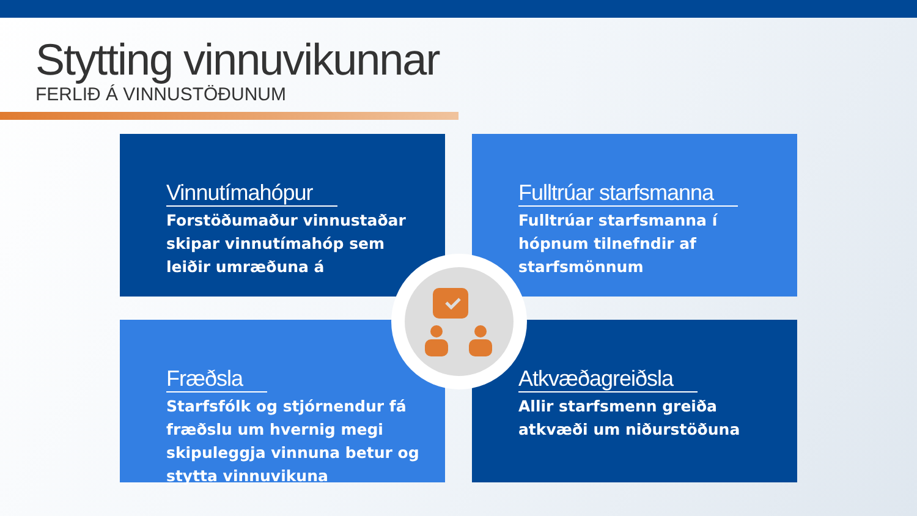Stytting vinnuvikunnar
FERLIÐ Á VINNUSTÖÐUNUM
Vinnutímahópur
Forstöðumaður vinnustaðar skipar vinnutímahóp sem leiðir umræðuna á
Fulltrúar starfsmanna
Fulltrúar starfsmanna í hópnum tilnefndir af starfsmönnum
Fræðsla
Starfsfólk og stjórnendur fá fræðslu um hvernig megi skipuleggja vinnuna betur og stytta vinnuvikuna
Atkvæðagreiðsla
Allir starfsmenn greiða atkvæði um niðurstöðuna